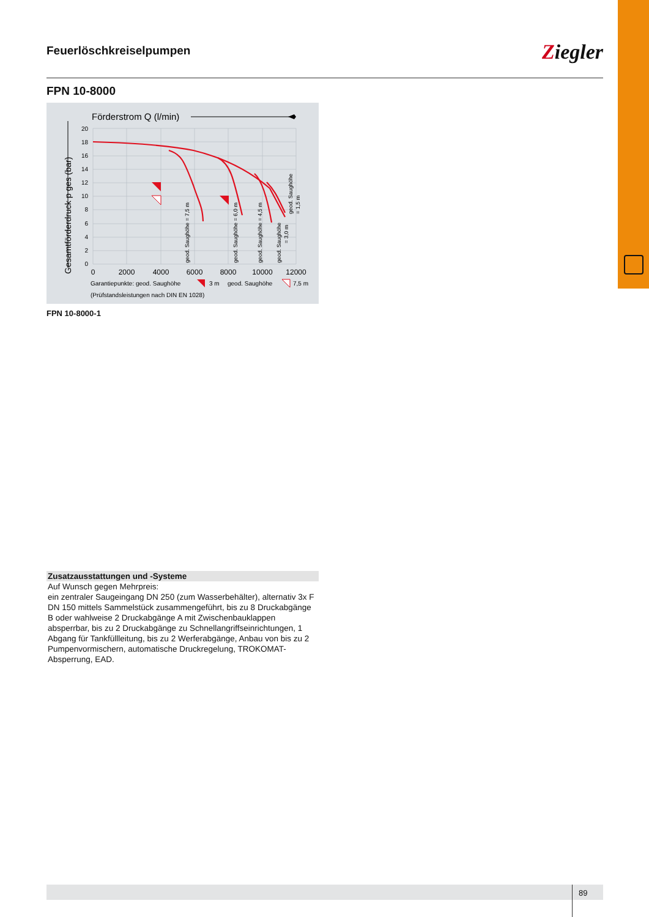Feuerlöschkreiselpumpen
Ziegler
FPN 10-8000
Förderstrom Q (l/min)
Gesamtförderdruck p ges (bar)
20
18
16
14
12
10
8
6
4
2
0
0
2000
4000
6000
8000
10000
12000
geod. Saughöhe = 7,5 m
geod. Saughöhe = 6,0 m
geod. Saughöhe = 4,5 m
geod. Saughöhe
= 3,0 m
geod. Saughöhe
= 1,5 m
Garantiepunkte: geod. Saughöhe
3 m
geod. Saughöhe
7,5 m
(Prüfstandsleistungen nach DIN EN 1028)
FPN 10-8000-1
Zusatzausstattungen und -Systeme
Auf Wunsch gegen Mehrpreis:
ein zentraler Saugeingang DN 250 (zum Wasserbehälter), alternativ 3x F DN 150 mittels Sammelstück zusammengeführt, bis zu 8 Druckabgänge B oder wahlweise 2 Druckabgänge A mit Zwischenbauklappen absperrbar, bis zu 2 Druckabgänge zu Schnellangriffseinrichtungen, 1 Abgang für Tankfüllleitung, bis zu 2 Werferabgänge, Anbau von bis zu 2 Pumpenvormischern, automatische Druckregelung, TROKOMAT-Absperrung, EAD.
89